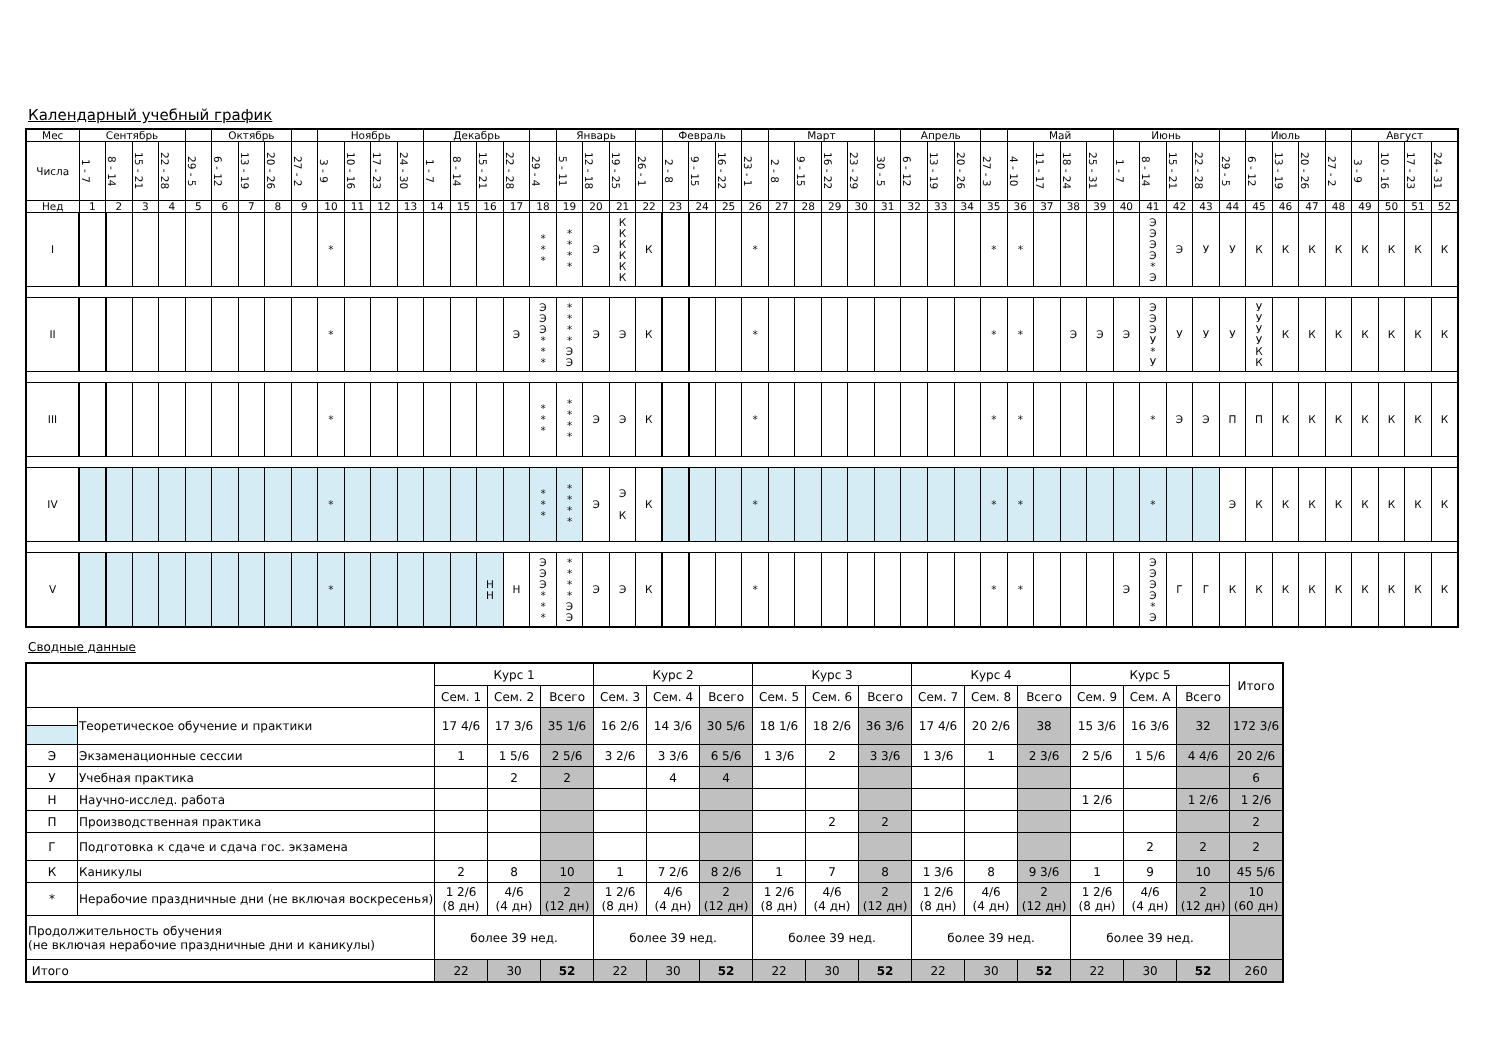Календарный учебный график
| Мес | Сентябрь | | | | | Октябрь | | | | Ноябрь | | | | Декабрь | | | | | Январь | | | | Февраль | | | | Март | | | | | Апрель | | | | Май | | | | Июнь | | | | | Июль | | | | Август | | | |
| Числа | 1 - 7 | 8 - 14 | 15 - 21 | 22 - 28 | 29 - 5 | 6 - 12 | 13 - 19 | 20 - 26 | 27 - 2 | 3 - 9 | 10 - 16 | 17 - 23 | 24 - 30 | 1 - 7 | 8 - 14 | 15 - 21 | 22 - 28 | 29 - 4 | 5 - 11 | 12 - 18 | 19 - 25 | 26 - 1 | 2 - 8 | 9 - 15 | 16 - 22 | 23 - 1 | 2 - 8 | 9 - 15 | 16 - 22 | 23 - 29 | 30 - 5 | 6 - 12 | 13 - 19 | 20 - 26 | 27 - 3 | 4 - 10 | 11 - 17 | 18 - 24 | 25 - 31 | 1 - 7 | 8 - 14 | 15 - 21 | 22 - 28 | 29 - 5 | 6 - 12 | 13 - 19 | 20 - 26 | 27 - 2 | 3 - 9 | 10 - 16 | 17 - 23 | 24 - 31 |
| Нед | 1 | 2 | 3 | 4 | 5 | 6 | 7 | 8 | 9 | 10 | 11 | 12 | 13 | 14 | 15 | 16 | 17 | 18 | 19 | 20 | 21 | 22 | 23 | 24 | 25 | 26 | 27 | 28 | 29 | 30 | 31 | 32 | 33 | 34 | 35 | 36 | 37 | 38 | 39 | 40 | 41 | 42 | 43 | 44 | 45 | 46 | 47 | 48 | 49 | 50 | 51 | 52 |
| I | | | | | | | | | | * | | | | | | | | * * * | * * * * | Э | К К К К К К | К | | | | * | | | | | | | | | * | * | | | | | Э Э Э Э * Э | Э | У | У | К | К | К | К | К | К | К | К |
| II | | | | | | | | | | * | | | | | | | Э | Э Э Э * * * | * * * * Э Э | Э | Э | К | | | | * | | | | | | | | | * | * | | Э | Э | Э | Э Э Э У * У | У | У | У | У У У У К К | К | К | К | К | К | К | К |
| III | | | | | | | | | | * | | | | | | | | * * * | * * * * | Э | Э | К | | | | * | | | | | | | | | * | * | | | | | * | Э | Э | П | П | К | К | К | К | К | К | К |
| IV | | | | | | | | | | * | | | | | | | | * * * | * * * * | Э | Э К | К | | | | * | | | | | | | | | * | * | | | | | * | | | Э | К | К | К | К | К | К | К | К |
| V | | | | | | | | | | * | | | | | | Н Н | Н | Э Э Э * * * | * * * * Э Э | Э | Э | К | | | | * | | | | | | | | | * | * | | | | Э | Э Э Э Э * Э | Г | Г | К | К | К | К | К | К | К | К | К |
Сводные данные
| | | Курс 1 | | | Курс 2 | | | Курс 3 | | | Курс 4 | | | Курс 5 | | | Итого |
| | | Сем. 1 | Сем. 2 | Всего | Сем. 3 | Сем. 4 | Всего | Сем. 5 | Сем. 6 | Всего | Сем. 7 | Сем. 8 | Всего | Сем. 9 | Сем. A | Всего | |
| | Теоретическое обучение и практики | 17 4/6 | 17 3/6 | 35 1/6 | 16 2/6 | 14 3/6 | 30 5/6 | 18 1/6 | 18 2/6 | 36 3/6 | 17 4/6 | 20 2/6 | 38 | 15 3/6 | 16 3/6 | 32 | 172 3/6 |
| Э | Экзаменационные сессии | 1 | 1 5/6 | 2 5/6 | 3 2/6 | 3 3/6 | 6 5/6 | 1 3/6 | 2 | 3 3/6 | 1 3/6 | 1 | 2 3/6 | 2 5/6 | 1 5/6 | 4 4/6 | 20 2/6 |
| У | Учебная практика | | 2 | 2 | | 4 | 4 | | | | | | | | | | 6 |
| Н | Научно-исслед. работа | | | | | | | | | | | | | 1 2/6 | | 1 2/6 | 1 2/6 |
| П | Производственная практика | | | | | | | | 2 | 2 | | | | | | | 2 |
| Г | Подготовка к сдаче и сдача гос. экзамена | | | | | | | | | | | | | | 2 | 2 | 2 |
| К | Каникулы | 2 | 8 | 10 | 1 | 7 2/6 | 8 2/6 | 1 | 7 | 8 | 1 3/6 | 8 | 9 3/6 | 1 | 9 | 10 | 45 5/6 |
| * | Нерабочие праздничные дни (не включая воскресенья) | 1 2/6 (8 дн) | 4/6 (4 дн) | 2 (12 дн) | 1 2/6 (8 дн) | 4/6 (4 дн) | 2 (12 дн) | 1 2/6 (8 дн) | 4/6 (4 дн) | 2 (12 дн) | 1 2/6 (8 дн) | 4/6 (4 дн) | 2 (12 дн) | 1 2/6 (8 дн) | 4/6 (4 дн) | 2 (12 дн) | 10 (60 дн) |
| Продолжительность обучения (не включая нерабочие праздничные дни и каникулы) | | более 39 нед. | | | более 39 нед. | | | более 39 нед. | | | более 39 нед. | | | более 39 нед. | | | |
| Итого | | 22 | 30 | 52 | 22 | 30 | 52 | 22 | 30 | 52 | 22 | 30 | 52 | 22 | 30 | 52 | 260 |